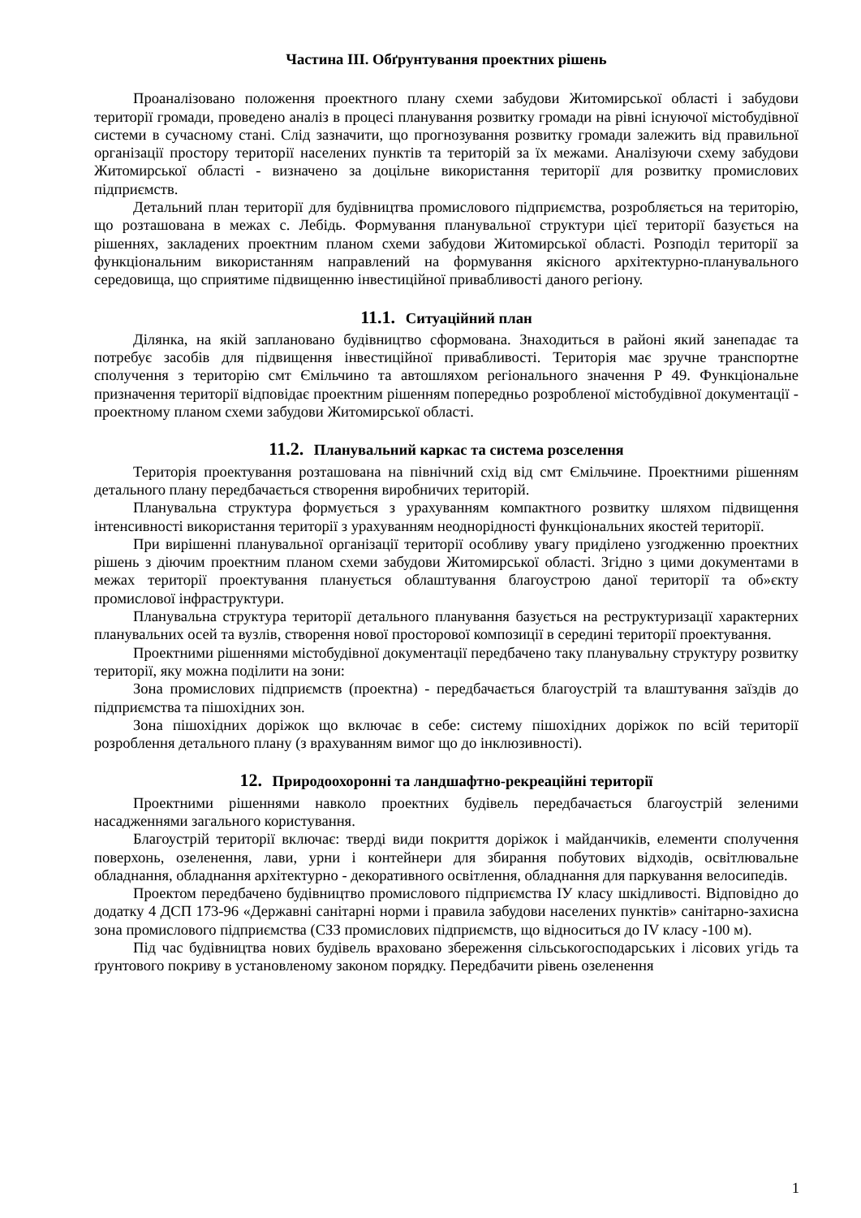Частина ІІІ. Обґрунтування проектних рішень
Проаналізовано положення проектного плану схеми забудови Житомирської області і забудови території громади, проведено аналіз в процесі планування розвитку громади на рівні існуючої містобудівної системи в сучасному стані. Слід зазначити, що прогнозування розвитку громади залежить від правильної організації простору території населених пунктів та територій за їх межами. Аналізуючи схему забудови Житомирської області - визначено за доцільне використання території для розвитку промислових підприємств.
Детальний план території для будівництва промислового підприємства, розробляється на територію, що розташована в межах с. Лебідь. Формування планувальної структури цієї території базується на рішеннях, закладених проектним планом схеми забудови Житомирської області. Розподіл території за функціональним використанням направлений на формування якісного архітектурно-планувального середовища, що сприятиме підвищенню інвестиційної привабливості даного регіону.
11.1. Ситуаційний план
Ділянка, на якій заплановано будівництво сформована. Знаходиться в районі який занепадає та потребує засобів для підвищення інвестиційної привабливості. Територія має зручне транспортне сполучення з територію смт Ємільчино та автошляхом регіонального значення Р 49. Функціональне призначення території відповідає проектним рішенням попередньо розробленої містобудівної документації - проектному планом схеми забудови Житомирської області.
11.2. Планувальний каркас та система розселення
Територія проектування розташована на північний схід від смт Ємільчине. Проектними рішенням детального плану передбачається створення виробничих територій.
Планувальна структура формується з урахуванням компактного розвитку шляхом підвищення інтенсивності використання території з урахуванням неоднорідності функціональних якостей території.
При вирішенні планувальної організації території особливу увагу приділено узгодженню проектних рішень з діючим проектним планом схеми забудови Житомирської області. Згідно з цими документами в межах території проектування планується облаштування благоустрою даної території та об»єкту промислової інфраструктури.
Планувальна структура території детального планування базується на реструктуризації характерних планувальних осей та вузлів, створення нової просторової композиції в середині території проектування.
Проектними рішеннями містобудівної документації передбачено таку планувальну структуру розвитку території, яку можна поділити на зони:
Зона промислових підприємств (проектна) - передбачається благоустрій та влаштування заїздів до підприємства та пішохідних зон.
Зона пішохідних доріжок що включає в себе: систему пішохідних доріжок по всій території розроблення детального плану (з врахуванням вимог що до інклюзивності).
12. Природоохоронні та ландшафтно-рекреаційні території
Проектними рішеннями навколо проектних будівель передбачається благоустрій зеленими насадженнями загального користування.
Благоустрій території включає: тверді види покриття доріжок і майданчиків, елементи сполучення поверхонь, озеленення, лави, урни і контейнери для збирання побутових відходів, освітлювальне обладнання, обладнання архітектурно - декоративного освітлення, обладнання для паркування велосипедів.
Проектом передбачено будівництво промислового підприємства ІУ класу шкідливості. Відповідно до додатку 4 ДСП 173-96 «Державні санітарні норми і правила забудови населених пунктів» санітарно-захисна зона промислового підприємства (СЗЗ промислових підприємств, що відноситься до IV класу -100 м).
Під час будівництва нових будівель враховано збереження сільськогосподарських і лісових угідь та ґрунтового покриву в установленому законом порядку. Передбачити рівень озеленення
1